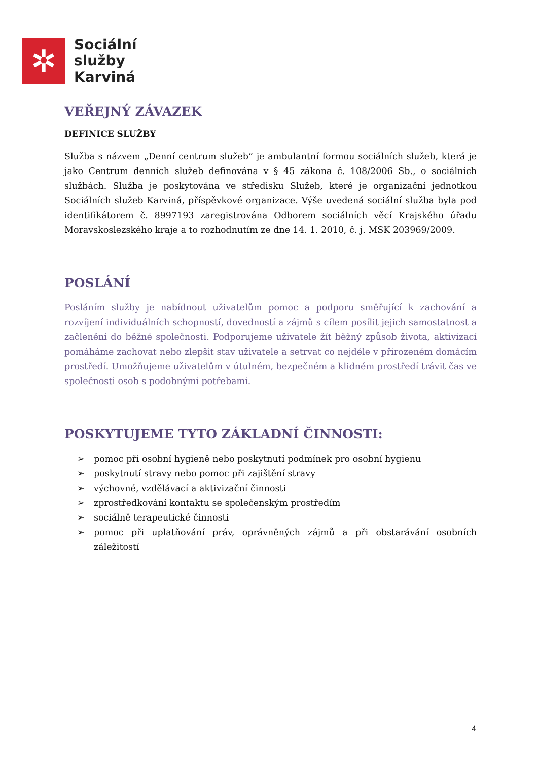✲
Sociální
služby
Karviná
VEŘEJNÝ ZÁVAZEK
DEFINICE SLUŽBY
Služba s názvem „Denní centrum služeb“ je ambulantní formou sociálních služeb, která je jako Centrum denních služeb definována v § 45 zákona č. 108/2006 Sb., o sociálních službách. Služba je poskytována ve středisku Služeb, které je organizační jednotkou Sociálních služeb Karviná, příspěvkové organizace. Výše uvedená sociální služba byla pod identifikátorem č. 8997193 zaregistrována Odborem sociálních věcí Krajského úřadu Moravskoslezského kraje a to rozhodnutím ze dne 14. 1. 2010, č. j. MSK 203969/2009.
POSLÁNÍ
Posláním služby je nabídnout uživatelům pomoc a podporu směřující k zachování a rozvíjení individuálních schopností, dovedností a zájmů s cílem posílit jejich samostatnost a začlenění do běžné společnosti. Podporujeme uživatele žít běžný způsob života, aktivizací pomáháme zachovat nebo zlepšit stav uživatele a setrvat co nejdéle v přirozeném domácím prostředí. Umožňujeme uživatelům v útulném, bezpečném a klidném prostředí trávit čas ve společnosti osob s podobnými potřebami.
POSKYTUJEME TYTO ZÁKLADNÍ ČINNOSTI:
➢ pomoc při osobní hygieně nebo poskytnutí podmínek pro osobní hygienu
➢ poskytnutí stravy nebo pomoc při zajištění stravy
➢ výchovné, vzdělávací a aktivizační činnosti
➢ zprostředkování kontaktu se společenským prostředím
➢ sociálně terapeutické činnosti
➢ pomoc při uplatňování práv, oprávněných zájmů a při obstarávání osobních záležitostí
4